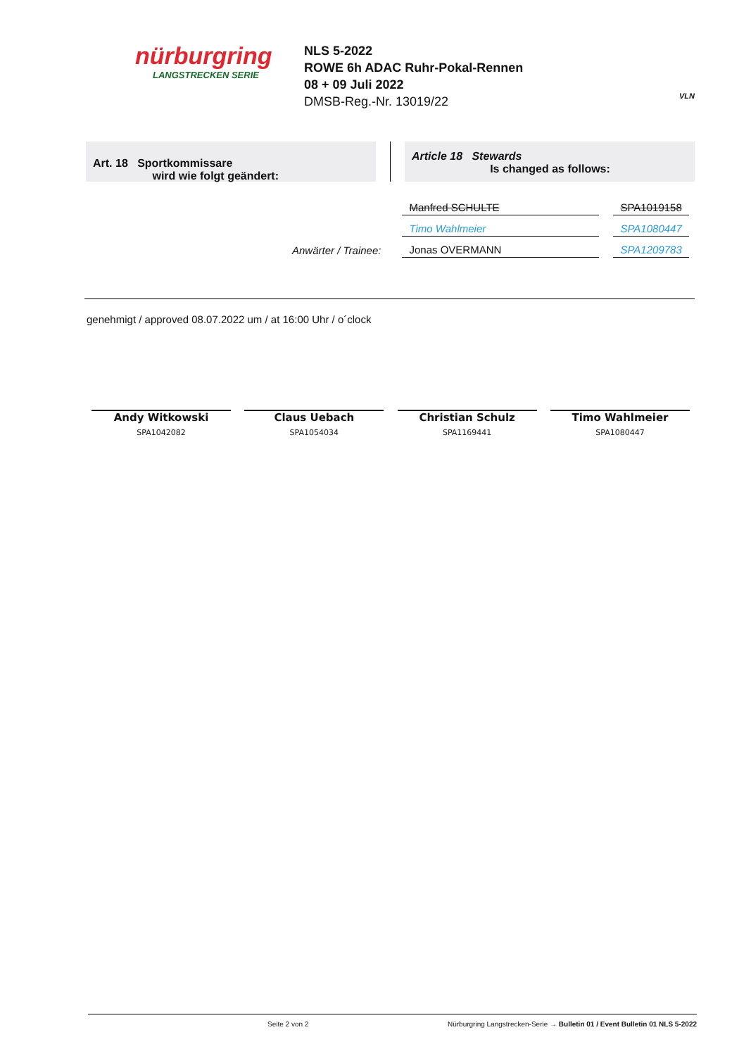nürburgring
LANGSTRECKEN SERIE
NLS 5-2022
ROWE 6h ADAC Ruhr-Pokal-Rennen
08 + 09 Juli 2022
DMSB-Reg.-Nr. 13019/22
VLN
Art. 18 Sportkommissare
wird wie folgt geändert:
Article 18 Stewards
Is changed as follows:
| | Manfred SCHULTE | SPA1019158 |
| | Timo Wahlmeier | SPA1080447 |
| Anwärter / Trainee: | Jonas OVERMANN | SPA1209783 |
genehmigt / approved 08.07.2022 um / at 16:00 Uhr / o´clock
Andy Witkowski
SPA1042082
Claus Uebach
SPA1054034
Christian Schulz
SPA1169441
Timo Wahlmeier
SPA1080447
Seite 2 von 2 Nürburgring Langstrecken-Serie → Bulletin 01 / Event Bulletin 01 NLS 5-2022